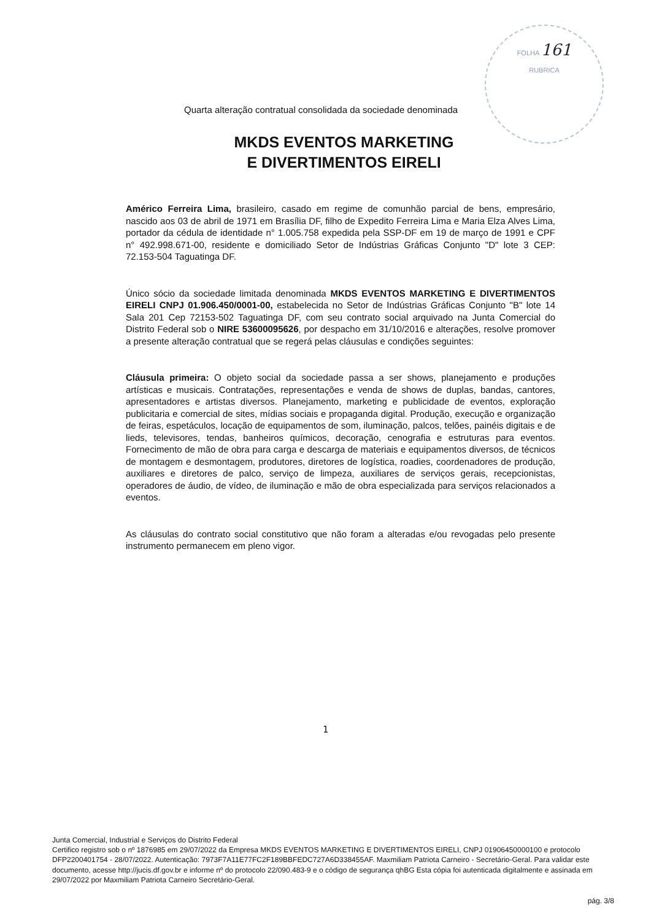FOLHA 161
RUBRICA
Quarta alteração contratual consolidada da sociedade denominada
MKDS EVENTOS MARKETING
E DIVERTIMENTOS EIRELI
Américo Ferreira Lima, brasileiro, casado em regime de comunhão parcial de bens, empresário, nascido aos 03 de abril de 1971 em Brasília DF, filho de Expedito Ferreira Lima e Maria Elza Alves Lima, portador da cédula de identidade n° 1.005.758 expedida pela SSP-DF em 19 de março de 1991 e CPF n° 492.998.671-00, residente e domiciliado Setor de Indústrias Gráficas Conjunto "D" lote 3 CEP: 72.153-504 Taguatinga DF.
Único sócio da sociedade limitada denominada MKDS EVENTOS MARKETING E DIVERTIMENTOS EIRELI CNPJ 01.906.450/0001-00, estabelecida no Setor de Indústrias Gráficas Conjunto "B" lote 14 Sala 201 Cep 72153-502 Taguatinga DF, com seu contrato social arquivado na Junta Comercial do Distrito Federal sob o NIRE 53600095626, por despacho em 31/10/2016 e alterações, resolve promover a presente alteração contratual que se regerá pelas cláusulas e condições seguintes:
Cláusula primeira: O objeto social da sociedade passa a ser shows, planejamento e produções artísticas e musicais. Contratações, representações e venda de shows de duplas, bandas, cantores, apresentadores e artistas diversos. Planejamento, marketing e publicidade de eventos, exploração publicitaria e comercial de sites, mídias sociais e propaganda digital. Produção, execução e organização de feiras, espetáculos, locação de equipamentos de som, iluminação, palcos, telões, painéis digitais e de lieds, televisores, tendas, banheiros químicos, decoração, cenografia e estruturas para eventos. Fornecimento de mão de obra para carga e descarga de materiais e equipamentos diversos, de técnicos de montagem e desmontagem, produtores, diretores de logística, roadies, coordenadores de produção, auxiliares e diretores de palco, serviço de limpeza, auxiliares de serviços gerais, recepcionistas, operadores de áudio, de vídeo, de iluminação e mão de obra especializada para serviços relacionados a eventos.
As cláusulas do contrato social constitutivo que não foram a alteradas e/ou revogadas pelo presente instrumento permanecem em pleno vigor.
1
Junta Comercial, Industrial e Serviços do Distrito Federal
Certifico registro sob o nº 1876985 em 29/07/2022 da Empresa MKDS EVENTOS MARKETING E DIVERTIMENTOS EIRELI, CNPJ 01906450000100 e protocolo DFP2200401754 - 28/07/2022. Autenticação: 7973F7A11E77FC2F189BBFEDC727A6D338455AF. Maxmiliam Patriota Carneiro - Secretário-Geral. Para validar este documento, acesse http://jucis.df.gov.br e informe nº do protocolo 22/090.483-9 e o código de segurança qhBG Esta cópia foi autenticada digitalmente e assinada em 29/07/2022 por Maxmiliam Patriota Carneiro Secretário-Geral.
pág. 3/8